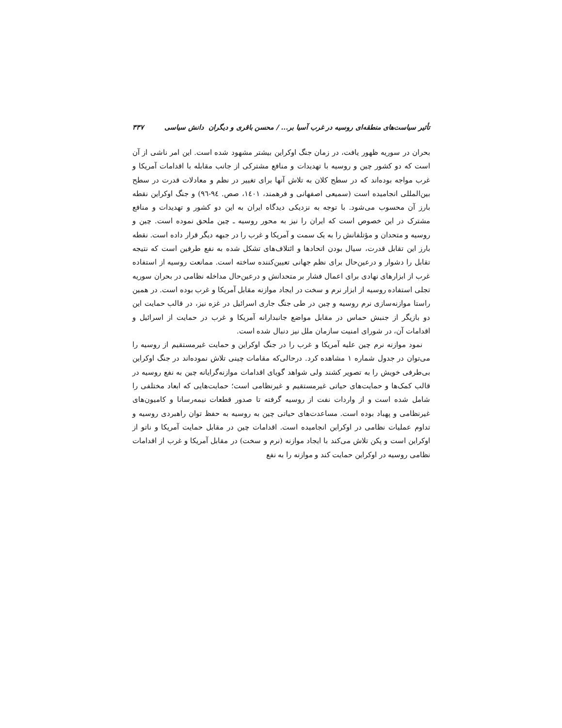تأثیر سیاست‌های منطقه‌ای روسیه در غرب آسیا بر... / محسن باقری و دیگران دانش سیاسی ۳۳۷
بحران در سوریه ظهور یافت، در زمان جنگ اوکراین بیشتر مشهود شده است. این امر ناشی از آن است که دو کشور چین و روسیه با تهدیدات و منافع مشترکی از جانب مقابله با اقدامات آمریکا و غرب مواجه بوده‌اند که در سطح کلان به تلاش آنها برای تغییر در نظم و معادلات قدرت در سطح بین‌المللی انجامیده است (سمیعی اصفهانی و فرهمند، ۱٤۰۱، صص. ۹٤-۹٦) و جنگ اوکراین نقطه بارز آن محسوب می‌شود. با توجه به نزدیکی دیدگاه ایران به این دو کشور و تهدیدات و منافع مشترک در این خصوص است که ایران را نیز به محور روسیه ـ چین ملحق نموده است. چین و روسیه و متحدان و مؤتلفانش را به یک سمت و آمریکا و غرب را در جبهه دیگر قرار داده است. نقطه بارز این تقابل قدرت، سیال بودن اتحادها و ائتلاف‌های تشکل شده به نفع طرفین است که نتیجه تقابل را دشوار و درعین‌حال برای نظم جهانی تعیین‌کننده ساخته است. ممانعت روسیه از استفاده غرب از ابزارهای نهادی برای اعمال فشار بر متحدانش و درعین‌حال مداخله نظامی در بحران سوریه تجلی استفاده روسیه از ابزار نرم و سخت در ایجاد موازنه مقابل آمریکا و غرب بوده است. در همین راستا موازنه‌سازی نرم روسیه و چین در طی جنگ جاری اسرائیل در غزه نیز، در قالب حمایت این دو بازیگر از جنبش حماس در مقابل مواضع جانبدارانه آمریکا و غرب در حمایت از اسرائیل و اقدامات آن، در شورای امنیت سازمان ملل نیز دنبال شده است.
نمود موازنه نرم چین علیه آمریکا و غرب را در جنگ اوکراین و حمایت غیرمستقیم از روسیه را می‌توان در جدول شماره ۱ مشاهده کرد. درحالی‌که مقامات چینی تلاش نموده‌اند در جنگ اوکراین بی‌طرفی خویش را به تصویر کشند ولی شواهد گویای اقدامات موازنه‌گرایانه چین به نفع روسیه در قالب کمک‌ها و حمایت‌های حیاتی غیرمستقیم و غیرنظامی است؛ حمایت‌هایی که ابعاد مختلفی را شامل شده است و از واردات نفت از روسیه گرفته تا صدور قطعات نیمه‌رسانا و کامیون‌های غیرنظامی و پهباد بوده است. مساعدت‌های حیاتی چین به روسیه به حفظ توان راهبردی روسیه و تداوم عملیات نظامی در اوکراین انجامیده است. اقدامات چین در مقابل حمایت آمریکا و ناتو از اوکراین است و پکن تلاش می‌کند با ایجاد موازنه (نرم و سخت) در مقابل آمریکا و غرب از اقدامات نظامی روسیه در اوکراین حمایت کند و موازنه را به نفع